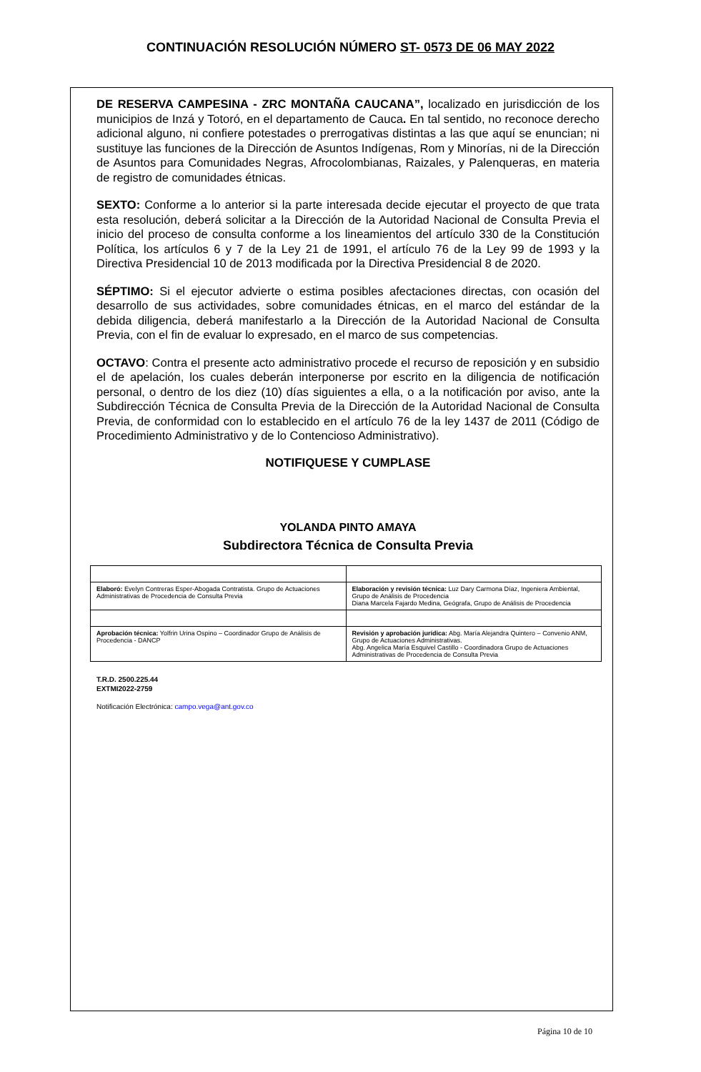CONTINUACIÓN RESOLUCIÓN NÚMERO ST- 0573 DE 06 MAY 2022
DE RESERVA CAMPESINA - ZRC MONTAÑA CAUCANA”, localizado en jurisdicción de los municipios de Inzá y Totoró, en el departamento de Cauca. En tal sentido, no reconoce derecho adicional alguno, ni confiere potestades o prerrogativas distintas a las que aquí se enuncian; ni sustituye las funciones de la Dirección de Asuntos Indígenas, Rom y Minorías, ni de la Dirección de Asuntos para Comunidades Negras, Afrocolombianas, Raizales, y Palenqueras, en materia de registro de comunidades étnicas.
SEXTO: Conforme a lo anterior si la parte interesada decide ejecutar el proyecto de que trata esta resolución, deberá solicitar a la Dirección de la Autoridad Nacional de Consulta Previa el inicio del proceso de consulta conforme a los lineamientos del artículo 330 de la Constitución Política, los artículos 6 y 7 de la Ley 21 de 1991, el artículo 76 de la Ley 99 de 1993 y la Directiva Presidencial 10 de 2013 modificada por la Directiva Presidencial 8 de 2020.
SÉPTIMO: Si el ejecutor advierte o estima posibles afectaciones directas, con ocasión del desarrollo de sus actividades, sobre comunidades étnicas, en el marco del estándar de la debida diligencia, deberá manifestarlo a la Dirección de la Autoridad Nacional de Consulta Previa, con el fin de evaluar lo expresado, en el marco de sus competencias.
OCTAVO: Contra el presente acto administrativo procede el recurso de reposición y en subsidio el de apelación, los cuales deberán interponerse por escrito en la diligencia de notificación personal, o dentro de los diez (10) días siguientes a ella, o a la notificación por aviso, ante la Subdirección Técnica de Consulta Previa de la Dirección de la Autoridad Nacional de Consulta Previa, de conformidad con lo establecido en el artículo 76 de la ley 1437 de 2011 (Código de Procedimiento Administrativo y de lo Contencioso Administrativo).
NOTIFIQUESE Y CUMPLASE
YOLANDA PINTO AMAYA
Subdirectora Técnica de Consulta Previa
| Elaboró: Evelyn Contreras Esper-Abogada Contratista. Grupo de Actuaciones Administrativas de Procedencia de Consulta Previa | Elaboración y revisión técnica: Luz Dary Carmona Díaz, Ingeniera Ambiental, Grupo de Análisis de Procedencia Diana Marcela Fajardo Medina, Geógrafa, Grupo de Análisis de Procedencia |
| Aprobación técnica: Yolfrin Urina Ospino – Coordinador Grupo de Análisis de Procedencia - DANCP | Revisión y aprobación jurídica: Abg. María Alejandra Quintero – Convenio ANM, Grupo de Actuaciones Administrativas. Abg. Angelica María Esquivel Castillo - Coordinadora Grupo de Actuaciones Administrativas de Procedencia de Consulta Previa |
T.R.D. 2500.225.44
EXTMI2022-2759
Notificación Electrónica: campo.vega@ant.gov.co
Página 10 de 10